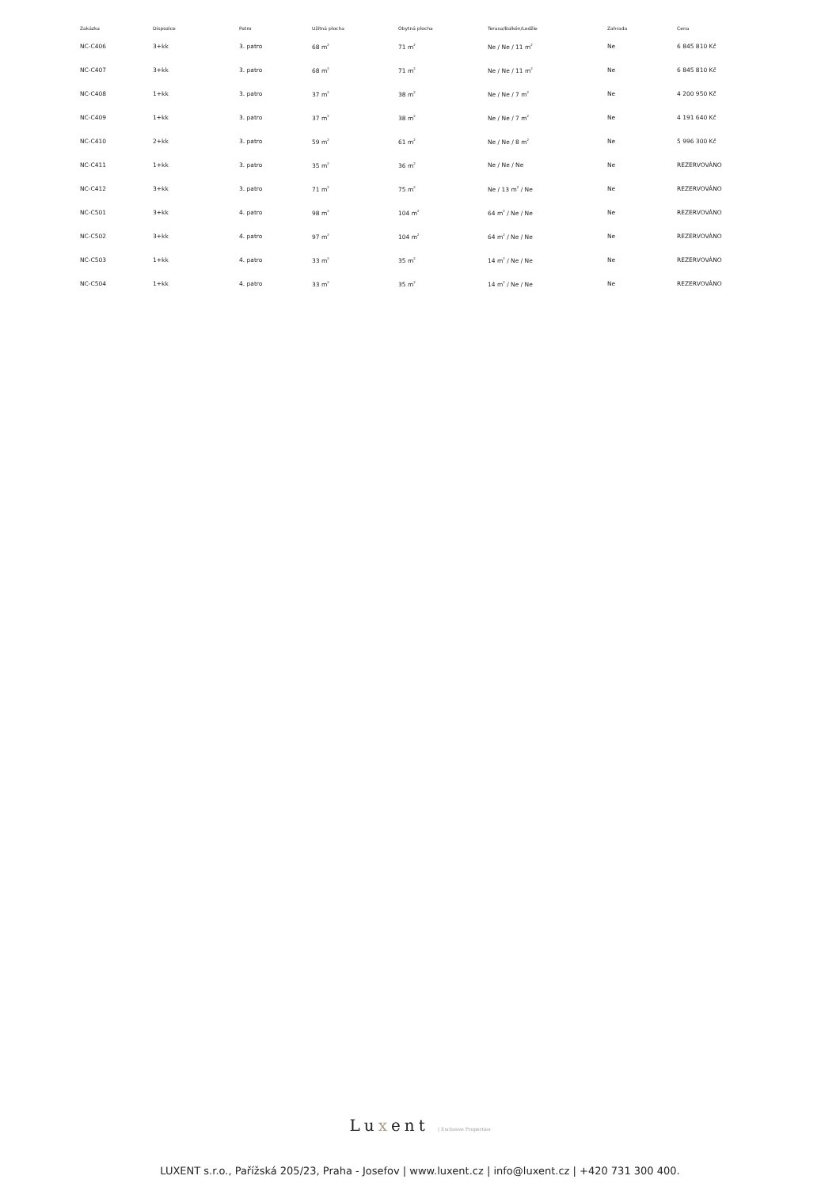| Zakázka | Dispozice | Patro | Užitná plocha | Obytná plocha | Terasa/Balkón/Lodžie | Zahrada | Cena |
| --- | --- | --- | --- | --- | --- | --- | --- |
| NC-C406 | 3+kk | 3. patro | 68 m<sup>2</sup> | 71 m<sup>2</sup> | Ne / Ne / 11 m<sup>2</sup> | Ne | 6 845 810 Kč |
| NC-C407 | 3+kk | 3. patro | 68 m<sup>2</sup> | 71 m<sup>2</sup> | Ne / Ne / 11 m<sup>2</sup> | Ne | 6 845 810 Kč |
| NC-C408 | 1+kk | 3. patro | 37 m<sup>2</sup> | 38 m<sup>2</sup> | Ne / Ne / 7 m<sup>2</sup> | Ne | 4 200 950 Kč |
| NC-C409 | 1+kk | 3. patro | 37 m<sup>2</sup> | 38 m<sup>2</sup> | Ne / Ne / 7 m<sup>2</sup> | Ne | 4 191 640 Kč |
| NC-C410 | 2+kk | 3. patro | 59 m<sup>2</sup> | 61 m<sup>2</sup> | Ne / Ne / 8 m<sup>2</sup> | Ne | 5 996 300 Kč |
| NC-C411 | 1+kk | 3. patro | 35 m<sup>2</sup> | 36 m<sup>2</sup> | Ne / Ne / Ne | Ne | REZERVOVÁNO |
| NC-C412 | 3+kk | 3. patro | 71 m<sup>2</sup> | 75 m<sup>2</sup> | Ne / 13 m<sup>2</sup> / Ne | Ne | REZERVOVÁNO |
| NC-C501 | 3+kk | 4. patro | 98 m<sup>2</sup> | 104 m<sup>2</sup> | 64 m<sup>2</sup> / Ne / Ne | Ne | REZERVOVÁNO |
| NC-C502 | 3+kk | 4. patro | 97 m<sup>2</sup> | 104 m<sup>2</sup> | 64 m<sup>2</sup> / Ne / Ne | Ne | REZERVOVÁNO |
| NC-C503 | 1+kk | 4. patro | 33 m<sup>2</sup> | 35 m<sup>2</sup> | 14 m<sup>2</sup> / Ne / Ne | Ne | REZERVOVÁNO |
| NC-C504 | 1+kk | 4. patro | 33 m<sup>2</sup> | 35 m<sup>2</sup> | 14 m<sup>2</sup> / Ne / Ne | Ne | REZERVOVÁNO |
Luxent | Exclusive Properties
LUXENT s.r.o., Pařížská 205/23, Praha - Josefov | www.luxent.cz | info@luxent.cz | +420 731 300 400.